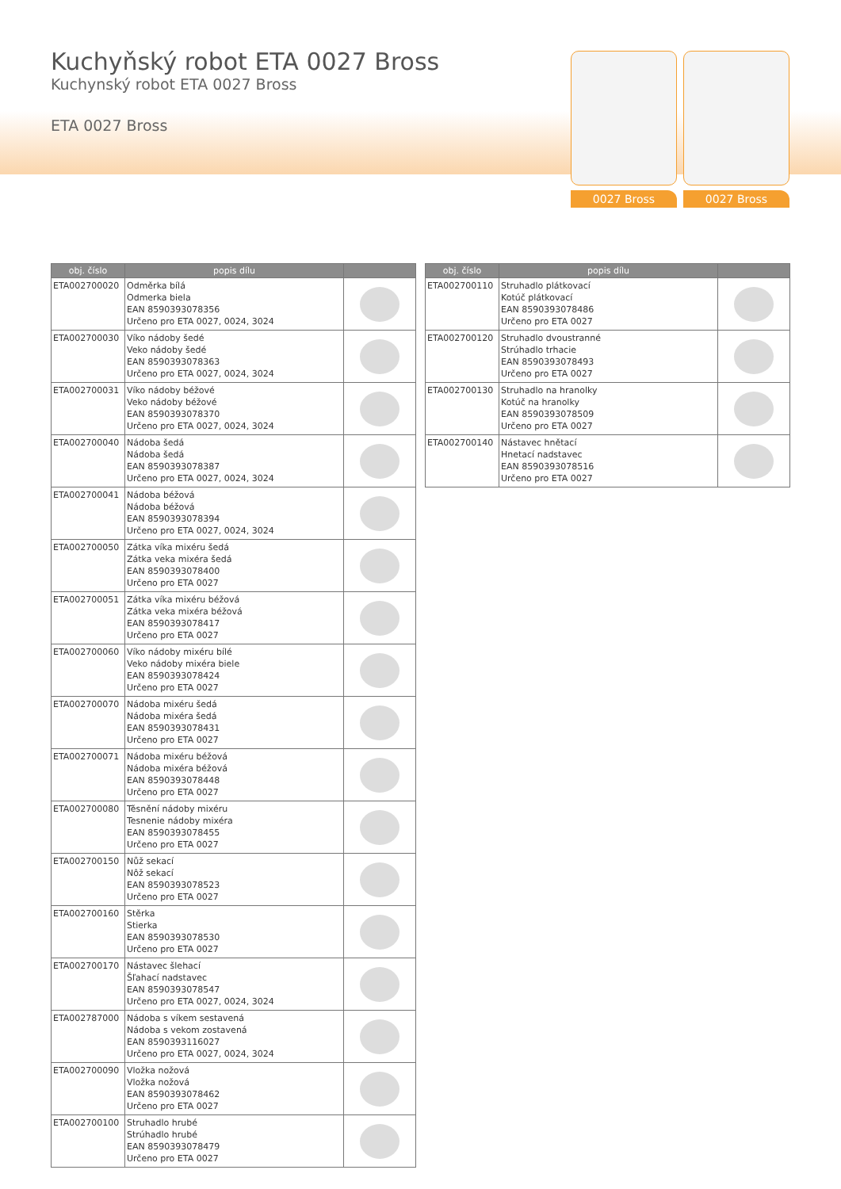Kuchyňský robot ETA 0027 Bross
Kuchynský robot ETA 0027 Bross
ETA 0027 Bross
0027 Bross 0027 Bross
| obj. číslo | popis dílu | |
| --- | --- | --- |
| ETA002700020 | Odměrka bílá Odmerka biela EAN 8590393078356 Určeno pro ETA 0027, 0024, 3024 | |
| ETA002700030 | Víko nádoby šedé Veko nádoby šedé EAN 8590393078363 Určeno pro ETA 0027, 0024, 3024 | |
| ETA002700031 | Víko nádoby béžové Veko nádoby béžové EAN 8590393078370 Určeno pro ETA 0027, 0024, 3024 | |
| ETA002700040 | Nádoba šedá Nádoba šedá EAN 8590393078387 Určeno pro ETA 0027, 0024, 3024 | |
| ETA002700041 | Nádoba béžová Nádoba béžová EAN 8590393078394 Určeno pro ETA 0027, 0024, 3024 | |
| ETA002700050 | Zátka víka mixéru šedá Zátka veka mixéra šedá EAN 8590393078400 Určeno pro ETA 0027 | |
| ETA002700051 | Zátka víka mixéru béžová Zátka veka mixéra béžová EAN 8590393078417 Určeno pro ETA 0027 | |
| ETA002700060 | Víko nádoby mixéru bílé Veko nádoby mixéra biele EAN 8590393078424 Určeno pro ETA 0027 | |
| ETA002700070 | Nádoba mixéru šedá Nádoba mixéra šedá EAN 8590393078431 Určeno pro ETA 0027 | |
| ETA002700071 | Nádoba mixéru béžová Nádoba mixéra béžová EAN 8590393078448 Určeno pro ETA 0027 | |
| ETA002700080 | Těsnění nádoby mixéru Tesnenie nádoby mixéra EAN 8590393078455 Určeno pro ETA 0027 | |
| ETA002700150 | Nůž sekací Nôž sekací EAN 8590393078523 Určeno pro ETA 0027 | |
| ETA002700160 | Stěrka Stierka EAN 8590393078530 Určeno pro ETA 0027 | |
| ETA002700170 | Nástavec šlehací Šľahací nadstavec EAN 8590393078547 Určeno pro ETA 0027, 0024, 3024 | |
| ETA002787000 | Nádoba s víkem sestavená Nádoba s vekom zostavená EAN 8590393116027 Určeno pro ETA 0027, 0024, 3024 | |
| ETA002700090 | Vložka nožová Vložka nožová EAN 8590393078462 Určeno pro ETA 0027 | |
| ETA002700100 | Struhadlo hrubé Strúhadlo hrubé EAN 8590393078479 Určeno pro ETA 0027 | |
| obj. číslo | popis dílu | |
| --- | --- | --- |
| ETA002700110 | Struhadlo plátkovací Kotúč plátkovací EAN 8590393078486 Určeno pro ETA 0027 | |
| ETA002700120 | Struhadlo dvoustranné Strúhadlo trhacie EAN 8590393078493 Určeno pro ETA 0027 | |
| ETA002700130 | Struhadlo na hranolky Kotúč na hranolky EAN 8590393078509 Určeno pro ETA 0027 | |
| ETA002700140 | Nástavec hnětací Hnetací nadstavec EAN 8590393078516 Určeno pro ETA 0027 | |